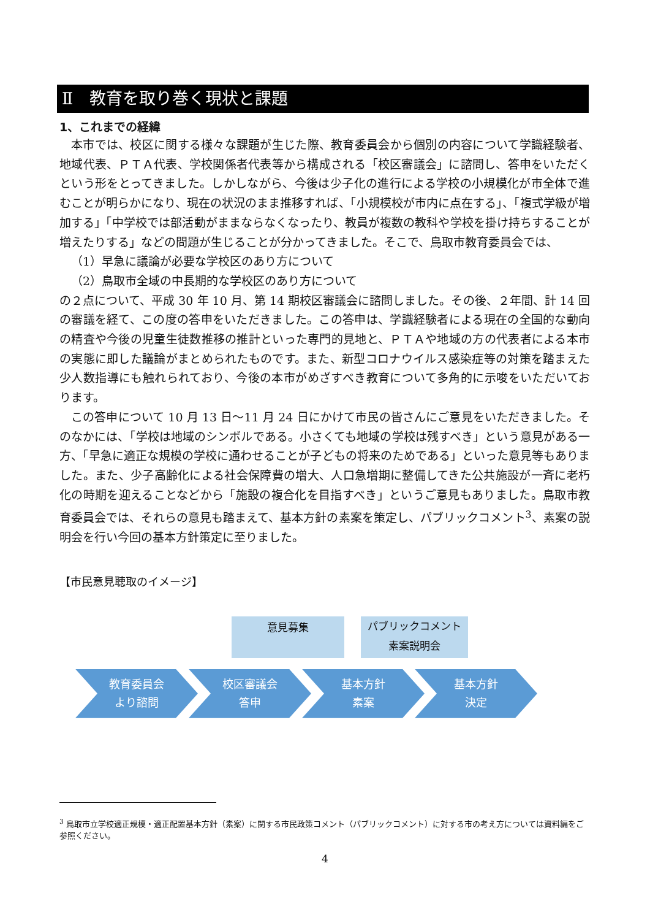Ⅱ　教育を取り巻く現状と課題
1、これまでの経緯
本市では、校区に関する様々な課題が生じた際、教育委員会から個別の内容について学識経験者、地域代表、ＰＴＡ代表、学校関係者代表等から構成される「校区審議会」に諮問し、答申をいただくという形をとってきました。しかしながら、今後は少子化の進行による学校の小規模化が市全体で進むことが明らかになり、現在の状況のまま推移すれば、「小規模校が市内に点在する」、「複式学級が増加する」「中学校では部活動がままならなくなったり、教員が複数の教科や学校を掛け持ちすることが増えたりする」などの問題が生じることが分かってきました。そこで、鳥取市教育委員会では、
（1）早急に議論が必要な学校区のあり方について
（2）鳥取市全域の中長期的な学校区のあり方について
の２点について、平成 30 年 10 月、第 14 期校区審議会に諮問しました。その後、２年間、計 14 回の審議を経て、この度の答申をいただきました。この答申は、学識経験者による現在の全国的な動向の精査や今後の児童生徒数推移の推計といった専門的見地と、ＰＴＡや地域の方の代表者による本市の実態に即した議論がまとめられたものです。また、新型コロナウイルス感染症等の対策を踏まえた少人数指導にも触れられており、今後の本市がめざすべき教育について多角的に示唆をいただいております。
この答申について 10 月 13 日～11 月 24 日にかけて市民の皆さんにご意見をいただきました。そのなかには、「学校は地域のシンボルである。小さくても地域の学校は残すべき」という意見がある一方、「早急に適正な規模の学校に通わせることが子どもの将来のためである」といった意見等もありました。また、少子高齢化による社会保障費の増大、人口急増期に整備してきた公共施設が一斉に老朽化の時期を迎えることなどから「施設の複合化を目指すべき」というご意見もありました。鳥取市教育委員会では、それらの意見も踏まえて、基本方針の素案を策定し、パブリックコメント<sup>3</sup>、素案の説明会を行い今回の基本方針策定に至りました。
【市民意見聴取のイメージ】
意見募集
パブリックコメント
素案説明会
教育委員会
より諮問
校区審議会
答申
基本方針
素案
基本方針
決定
<sup>3</sup> 鳥取市立学校適正規模・適正配置基本方針（素案）に関する市民政策コメント（パブリックコメント）に対する市の考え方については資料編をご参照ください。
4